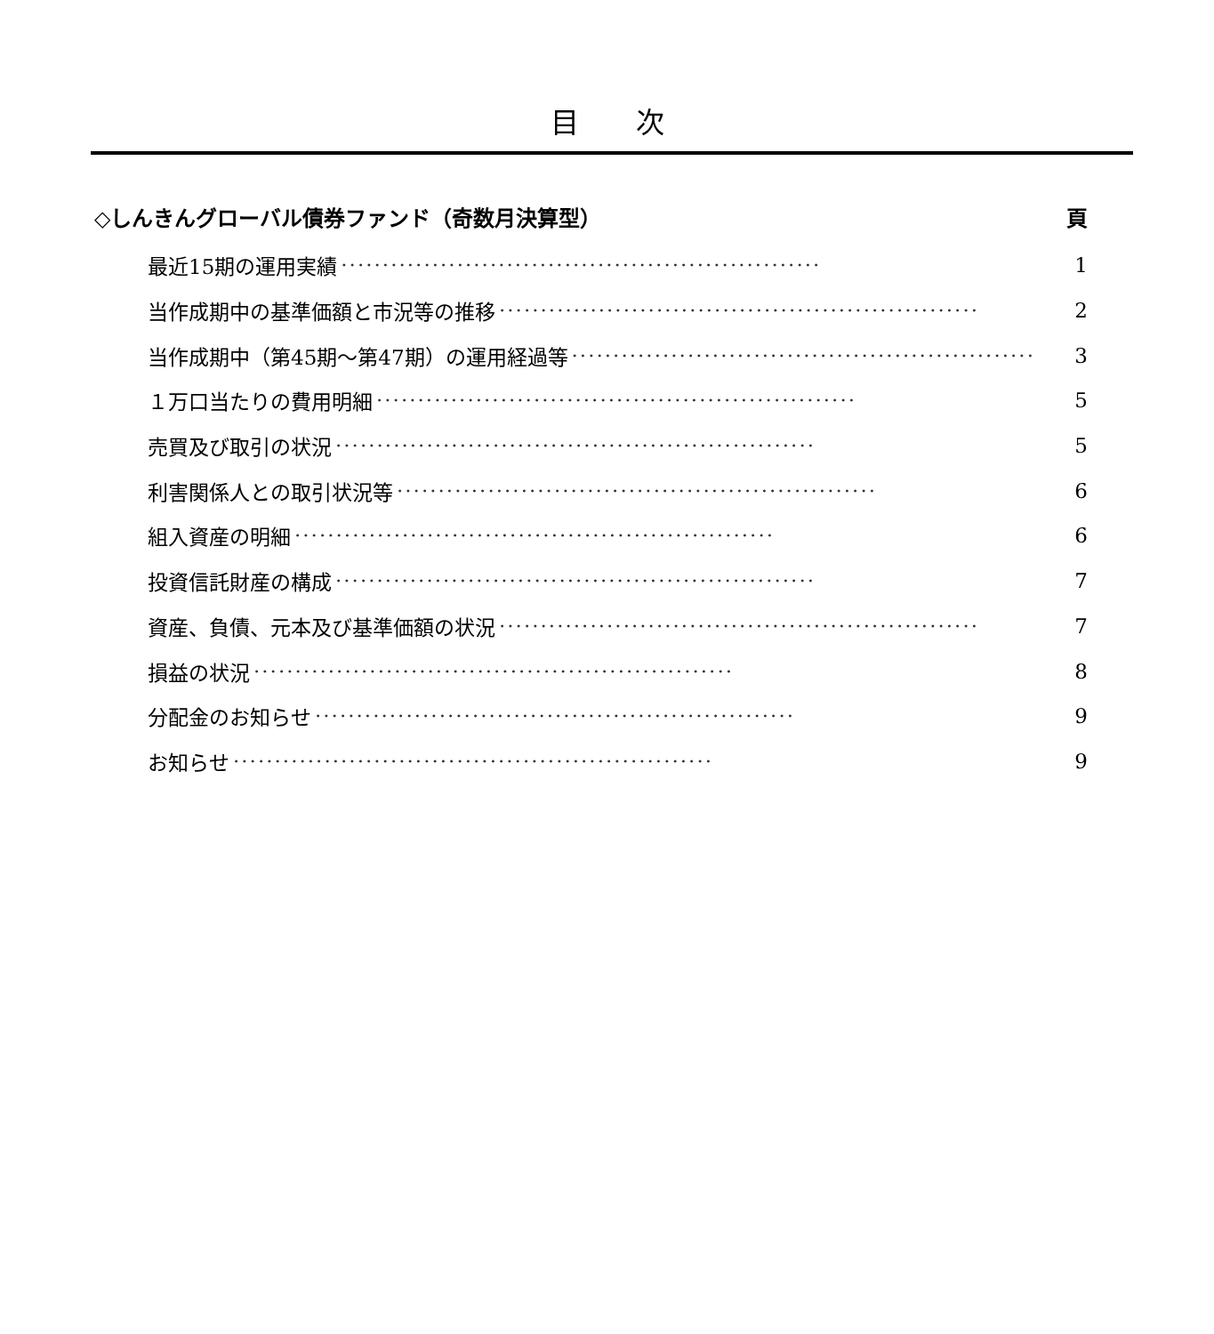目　　次
◇しんきんグローバル債券ファンド（奇数月決算型） 頁
最近15期の運用実績 ·························································· 1
当作成期中の基準価額と市況等の推移 ·························································· 2
当作成期中（第45期～第47期）の運用経過等 ·························································· 3
１万口当たりの費用明細 ·························································· 5
売買及び取引の状況 ·························································· 5
利害関係人との取引状況等 ·························································· 6
組入資産の明細 ·························································· 6
投資信託財産の構成 ·························································· 7
資産、負債、元本及び基準価額の状況 ·························································· 7
損益の状況 ·························································· 8
分配金のお知らせ ·························································· 9
お知らせ ·························································· 9